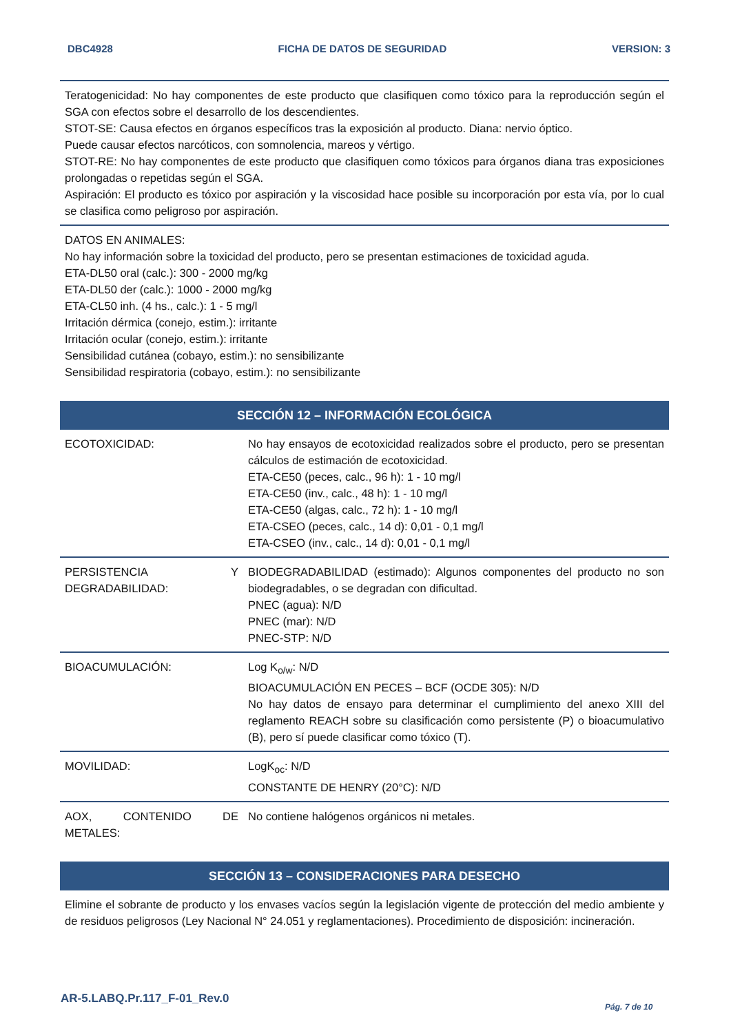DBC4928 FICHA DE DATOS DE SEGURIDAD VERSION: 3
Teratogenicidad: No hay componentes de este producto que clasifiquen como tóxico para la reproducción según el SGA con efectos sobre el desarrollo de los descendientes.
STOT-SE: Causa efectos en órganos específicos tras la exposición al producto. Diana: nervio óptico.
Puede causar efectos narcóticos, con somnolencia, mareos y vértigo.
STOT-RE: No hay componentes de este producto que clasifiquen como tóxicos para órganos diana tras exposiciones prolongadas o repetidas según el SGA.
Aspiración: El producto es tóxico por aspiración y la viscosidad hace posible su incorporación por esta vía, por lo cual se clasifica como peligroso por aspiración.
DATOS EN ANIMALES:
No hay información sobre la toxicidad del producto, pero se presentan estimaciones de toxicidad aguda.
ETA-DL50 oral (calc.): 300 - 2000 mg/kg
ETA-DL50 der (calc.): 1000 - 2000 mg/kg
ETA-CL50 inh. (4 hs., calc.): 1 - 5 mg/l
Irritación dérmica (conejo, estim.): irritante
Irritación ocular (conejo, estim.): irritante
Sensibilidad cutánea (cobayo, estim.): no sensibilizante
Sensibilidad respiratoria (cobayo, estim.): no sensibilizante
SECCIÓN 12 – INFORMACIÓN ECOLÓGICA
| ECOTOXICIDAD: | No hay ensayos de ecotoxicidad realizados sobre el producto, pero se presentan cálculos de estimación de ecotoxicidad. ETA-CE50 (peces, calc., 96 h): 1 - 10 mg/l ETA-CE50 (inv., calc., 48 h): 1 - 10 mg/l ETA-CE50 (algas, calc., 72 h): 1 - 10 mg/l ETA-CSEO (peces, calc., 14 d): 0,01 - 0,1 mg/l ETA-CSEO (inv., calc., 14 d): 0,01 - 0,1 mg/l |
| PERSISTENCIA Y DEGRADABILIDAD: | BIODEGRADABILIDAD (estimado): Algunos componentes del producto no son biodegradables, o se degradan con dificultad. PNEC (agua): N/D PNEC (mar): N/D PNEC-STP: N/D |
| BIOACUMULACIÓN: | Log K<sub>o/w</sub>: N/D BIOACUMULACIÓN EN PECES – BCF (OCDE 305): N/D No hay datos de ensayo para determinar el cumplimiento del anexo XIII del reglamento REACH sobre su clasificación como persistente (P) o bioacumulativo (B), pero sí puede clasificar como tóxico (T). |
| MOVILIDAD: | LogK<sub>oc</sub>: N/D CONSTANTE DE HENRY (20°C): N/D |
| AOX, CONTENIDO DE METALES: | No contiene halógenos orgánicos ni metales. |
SECCIÓN 13 – CONSIDERACIONES PARA DESECHO
Elimine el sobrante de producto y los envases vacíos según la legislación vigente de protección del medio ambiente y de residuos peligrosos (Ley Nacional N° 24.051 y reglamentaciones). Procedimiento de disposición: incineración.
AR-5.LABQ.Pr.117_F-01_Rev.0
Pág. 7 de 10